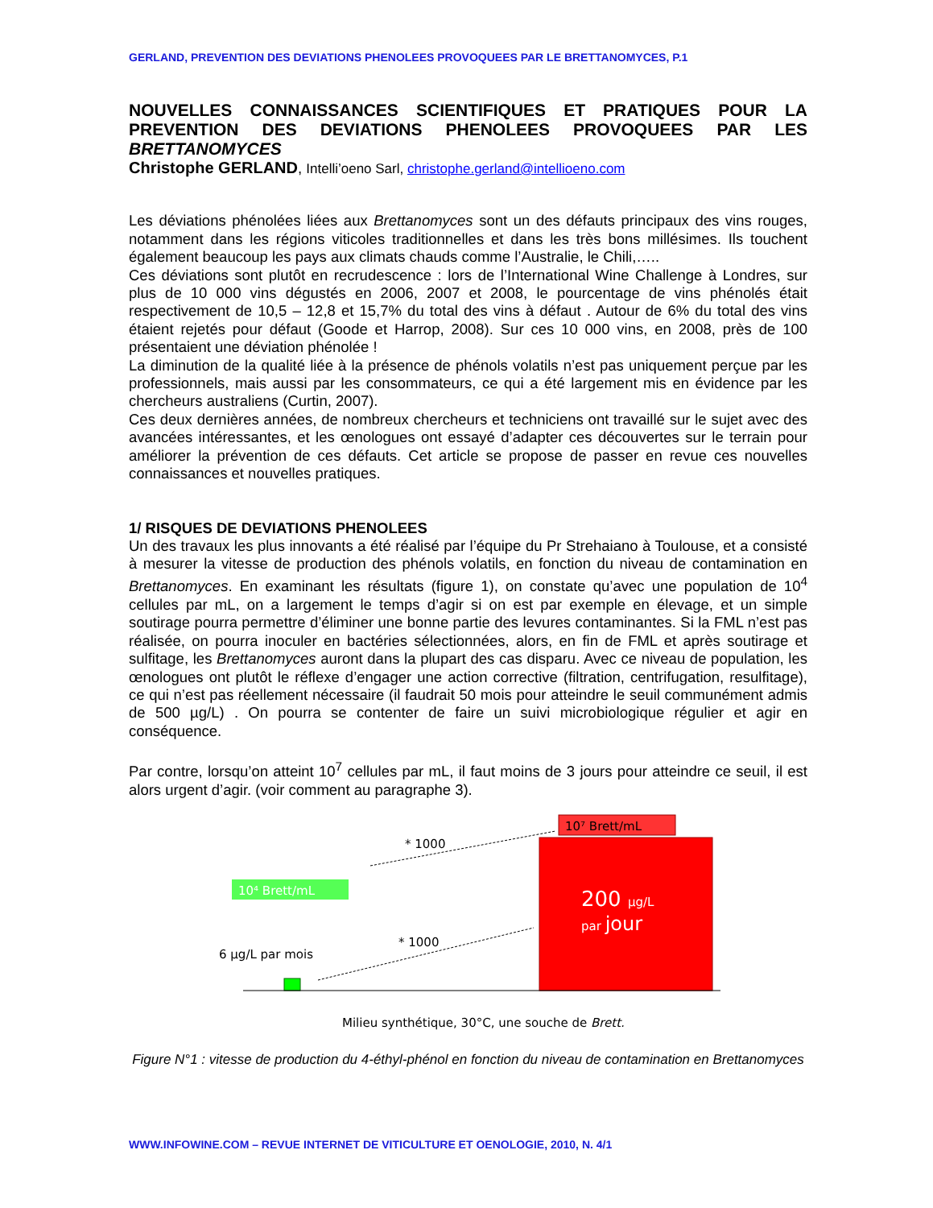GERLAND, PREVENTION DES DEVIATIONS PHENOLEES PROVOQUEES PAR LE BRETTANOMYCES, P.1
NOUVELLES CONNAISSANCES SCIENTIFIQUES ET PRATIQUES POUR LA PREVENTION DES DEVIATIONS PHENOLEES PROVOQUEES PAR LES BRETTANOMYCES
Christophe GERLAND, Intelli’oeno Sarl, christophe.gerland@intellioeno.com
Les déviations phénolées liées aux Brettanomyces sont un des défauts principaux des vins rouges, notamment dans les régions viticoles traditionnelles et dans les très bons millésimes. Ils touchent également beaucoup les pays aux climats chauds comme l’Australie, le Chili,…..
Ces déviations sont plutôt en recrudescence : lors de l’International Wine Challenge à Londres, sur plus de 10 000 vins dégustés en 2006, 2007 et 2008, le pourcentage de vins phénolés était respectivement de 10,5 – 12,8 et 15,7% du total des vins à défaut . Autour de 6% du total des vins étaient rejetés pour défaut (Goode et Harrop, 2008). Sur ces 10 000 vins, en 2008, près de 100 présentaient une déviation phénolée !
La diminution de la qualité liée à la présence de phénols volatils n’est pas uniquement perçue par les professionnels, mais aussi par les consommateurs, ce qui a été largement mis en évidence par les chercheurs australiens (Curtin, 2007).
Ces deux dernières années, de nombreux chercheurs et techniciens ont travaillé sur le sujet avec des avancées intéressantes, et les œnologues ont essayé d’adapter ces découvertes sur le terrain pour améliorer la prévention de ces défauts. Cet article se propose de passer en revue ces nouvelles connaissances et nouvelles pratiques.
1/ RISQUES DE DEVIATIONS PHENOLEES
Un des travaux les plus innovants a été réalisé par l’équipe du Pr Strehaiano à Toulouse, et a consisté à mesurer la vitesse de production des phénols volatils, en fonction du niveau de contamination en Brettanomyces. En examinant les résultats (figure 1), on constate qu’avec une population de 10<sup>4</sup> cellules par mL, on a largement le temps d’agir si on est par exemple en élevage, et un simple soutirage pourra permettre d’éliminer une bonne partie des levures contaminantes. Si la FML n’est pas réalisée, on pourra inoculer en bactéries sélectionnées, alors, en fin de FML et après soutirage et sulfitage, les Brettanomyces auront dans la plupart des cas disparu. Avec ce niveau de population, les œnologues ont plutôt le réflexe d’engager une action corrective (filtration, centrifugation, resulfitage), ce qui n’est pas réellement nécessaire (il faudrait 50 mois pour atteindre le seuil communément admis de 500 µg/L) . On pourra se contenter de faire un suivi microbiologique régulier et agir en conséquence.
Par contre, lorsqu’on atteint 10<sup>7</sup> cellules par mL, il faut moins de 3 jours pour atteindre ce seuil, il est alors urgent d’agir. (voir comment au paragraphe 3).
10⁷ Brett/mL
200 µg/L
par jour
10⁴ Brett/mL
6 µg/L par mois
* 1000
* 1000
Milieu synthétique, 30°C, une souche de Brett.
Figure N°1 : vitesse de production du 4-éthyl-phénol en fonction du niveau de contamination en Brettanomyces
WWW.INFOWINE.COM – REVUE INTERNET DE VITICULTURE ET OENOLOGIE, 2010, N. 4/1